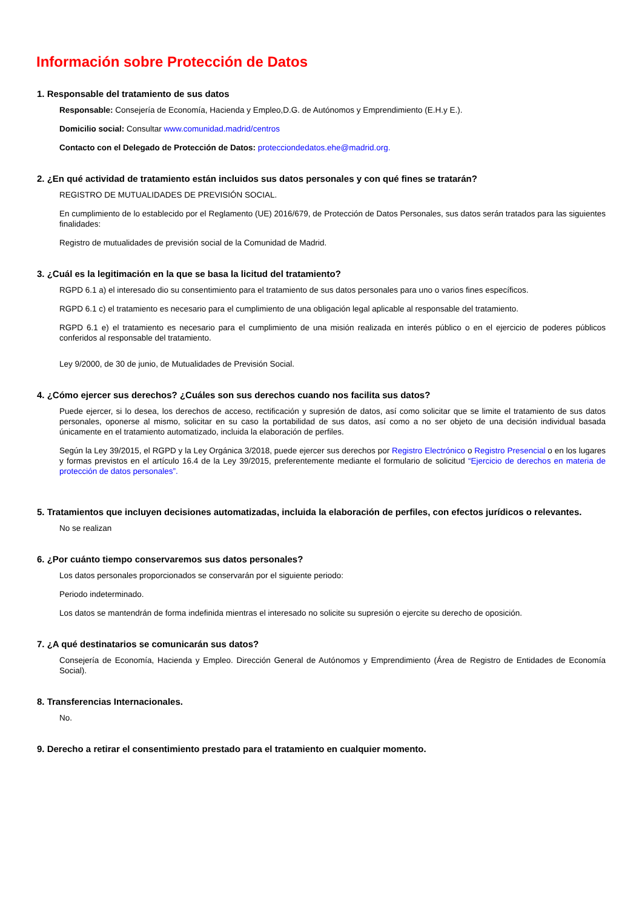Información sobre Protección de Datos
1. Responsable del tratamiento de sus datos
Responsable: Consejería de Economía, Hacienda y Empleo,D.G. de Autónomos y Emprendimiento (E.H.y E.).
Domicilio social: Consultar www.comunidad.madrid/centros
Contacto con el Delegado de Protección de Datos: protecciondedatos.ehe@madrid.org.
2. ¿En qué actividad de tratamiento están incluidos sus datos personales y con qué fines se tratarán?
REGISTRO DE MUTUALIDADES DE PREVISIÓN SOCIAL.
En cumplimiento de lo establecido por el Reglamento (UE) 2016/679, de Protección de Datos Personales, sus datos serán tratados para las siguientes finalidades:
Registro de mutualidades de previsión social de la Comunidad de Madrid.
3. ¿Cuál es la legitimación en la que se basa la licitud del tratamiento?
RGPD 6.1 a) el interesado dio su consentimiento para el tratamiento de sus datos personales para uno o varios fines específicos.
RGPD 6.1 c) el tratamiento es necesario para el cumplimiento de una obligación legal aplicable al responsable del tratamiento.
RGPD 6.1 e) el tratamiento es necesario para el cumplimiento de una misión realizada en interés público o en el ejercicio de poderes públicos conferidos al responsable del tratamiento.
Ley 9/2000, de 30 de junio, de Mutualidades de Previsión Social.
4. ¿Cómo ejercer sus derechos? ¿Cuáles son sus derechos cuando nos facilita sus datos?
Puede ejercer, si lo desea, los derechos de acceso, rectificación y supresión de datos, así como solicitar que se limite el tratamiento de sus datos personales, oponerse al mismo, solicitar en su caso la portabilidad de sus datos, así como a no ser objeto de una decisión individual basada únicamente en el tratamiento automatizado, incluida la elaboración de perfiles.
Según la Ley 39/2015, el RGPD y la Ley Orgánica 3/2018, puede ejercer sus derechos por Registro Electrónico o Registro Presencial o en los lugares y formas previstos en el artículo 16.4 de la Ley 39/2015, preferentemente mediante el formulario de solicitud “Ejercicio de derechos en materia de protección de datos personales”.
5. Tratamientos que incluyen decisiones automatizadas, incluida la elaboración de perfiles, con efectos jurídicos o relevantes.
No se realizan
6. ¿Por cuánto tiempo conservaremos sus datos personales?
Los datos personales proporcionados se conservarán por el siguiente periodo:
Periodo indeterminado.
Los datos se mantendrán de forma indefinida mientras el interesado no solicite su supresión o ejercite su derecho de oposición.
7. ¿A qué destinatarios se comunicarán sus datos?
Consejería de Economía, Hacienda y Empleo. Dirección General de Autónomos y Emprendimiento (Área de Registro de Entidades de Economía Social).
8. Transferencias Internacionales.
No.
9. Derecho a retirar el consentimiento prestado para el tratamiento en cualquier momento.